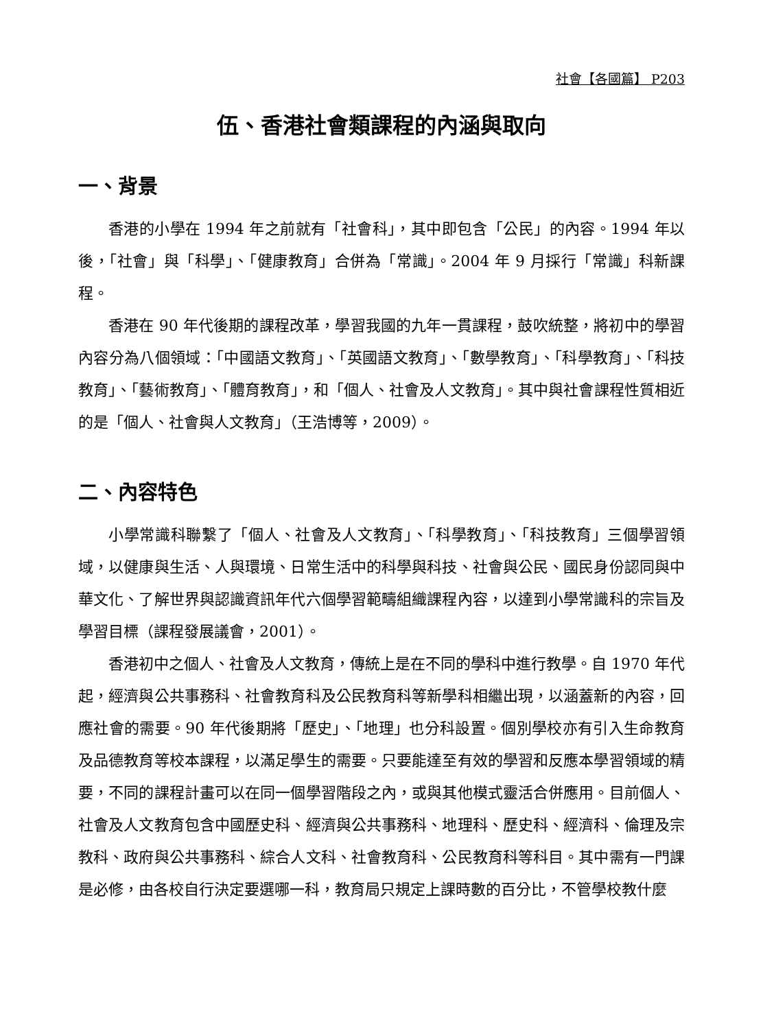社會【各國篇】 P203
伍、香港社會類課程的內涵與取向
一、背景
香港的小學在 1994 年之前就有「社會科」，其中即包含「公民」的內容。1994 年以後，「社會」與「科學」、「健康教育」合併為「常識」。2004 年 9 月採行「常識」科新課程。
香港在 90 年代後期的課程改革，學習我國的九年一貫課程，鼓吹統整，將初中的學習內容分為八個領域：「中國語文教育」、「英國語文教育」、「數學教育」、「科學教育」、「科技教育」、「藝術教育」、「體育教育」，和「個人、社會及人文教育」。其中與社會課程性質相近的是「個人、社會與人文教育」（王浩博等，2009）。
二、內容特色
小學常識科聯繫了「個人、社會及人文教育」、「科學教育」、「科技教育」三個學習領域，以健康與生活、人與環境、日常生活中的科學與科技、社會與公民、國民身份認同與中華文化、了解世界與認識資訊年代六個學習範疇組織課程內容，以達到小學常識科的宗旨及學習目標（課程發展議會，2001）。
香港初中之個人、社會及人文教育，傳統上是在不同的學科中進行教學。自 1970 年代起，經濟與公共事務科、社會教育科及公民教育科等新學科相繼出現，以涵蓋新的內容，回應社會的需要。90 年代後期將「歷史」、「地理」也分科設置。個別學校亦有引入生命教育及品德教育等校本課程，以滿足學生的需要。只要能達至有效的學習和反應本學習領域的精要，不同的課程計畫可以在同一個學習階段之內，或與其他模式靈活合併應用。目前個人、社會及人文教育包含中國歷史科、經濟與公共事務科、地理科、歷史科、經濟科、倫理及宗教科、政府與公共事務科、綜合人文科、社會教育科、公民教育科等科目。其中需有一門課是必修，由各校自行決定要選哪一科，教育局只規定上課時數的百分比，不管學校教什麼